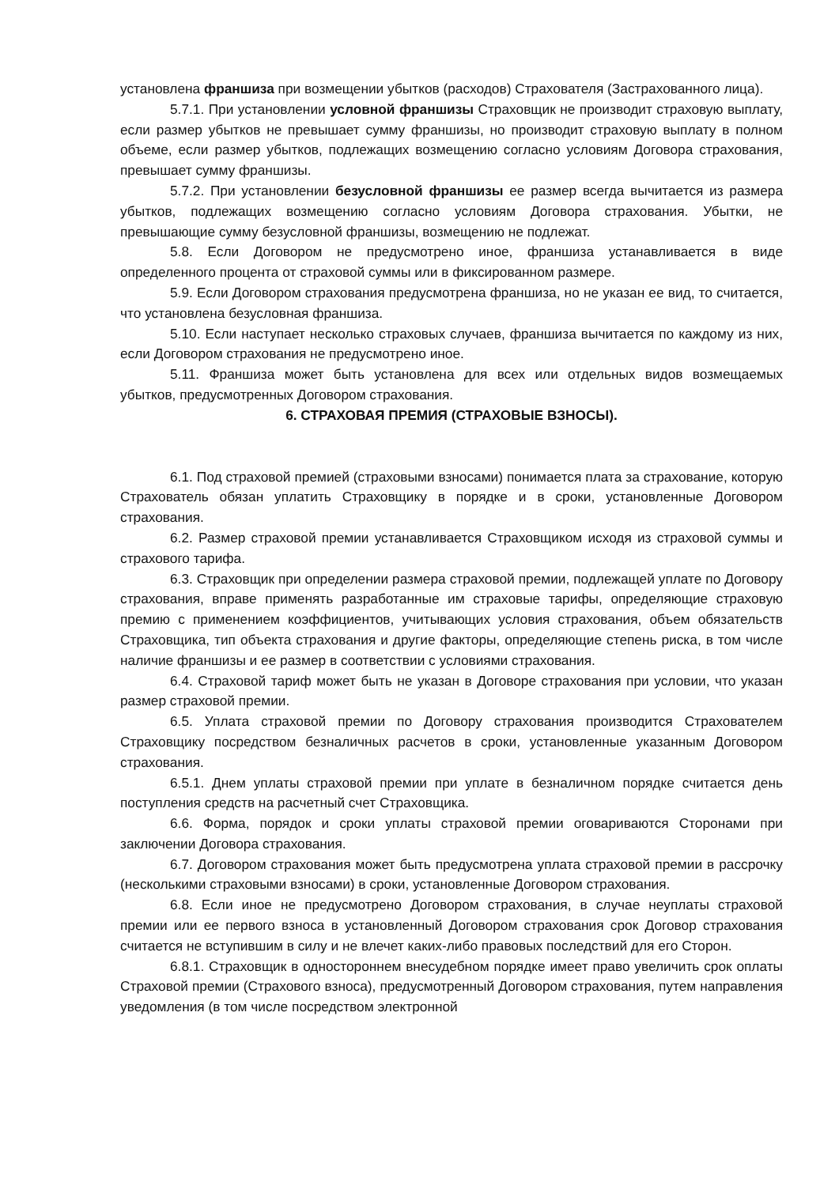установлена франшиза при возмещении убытков (расходов) Страхователя (Застрахованного лица).
5.7.1. При установлении условной франшизы Страховщик не производит страховую выплату, если размер убытков не превышает сумму франшизы, но производит страховую выплату в полном объеме, если размер убытков, подлежащих возмещению согласно условиям Договора страхования, превышает сумму франшизы.
5.7.2. При установлении безусловной франшизы ее размер всегда вычитается из размера убытков, подлежащих возмещению согласно условиям Договора страхования. Убытки, не превышающие сумму безусловной франшизы, возмещению не подлежат.
5.8. Если Договором не предусмотрено иное, франшиза устанавливается в виде определенного процента от страховой суммы или в фиксированном размере.
5.9. Если Договором страхования предусмотрена франшиза, но не указан ее вид, то считается, что установлена безусловная франшиза.
5.10. Если наступает несколько страховых случаев, франшиза вычитается по каждому из них, если Договором страхования не предусмотрено иное.
5.11. Франшиза может быть установлена для всех или отдельных видов возмещаемых убытков, предусмотренных Договором страхования.
6. СТРАХОВАЯ ПРЕМИЯ (СТРАХОВЫЕ ВЗНОСЫ).
6.1. Под страховой премией (страховыми взносами) понимается плата за страхование, которую Страхователь обязан уплатить Страховщику в порядке и в сроки, установленные Договором страхования.
6.2. Размер страховой премии устанавливается Страховщиком исходя из страховой суммы и страхового тарифа.
6.3. Страховщик при определении размера страховой премии, подлежащей уплате по Договору страхования, вправе применять разработанные им страховые тарифы, определяющие страховую премию с применением коэффициентов, учитывающих условия страхования, объем обязательств Страховщика, тип объекта страхования и другие факторы, определяющие степень риска, в том числе наличие франшизы и ее размер в соответствии с условиями страхования.
6.4. Страховой тариф может быть не указан в Договоре страхования при условии, что указан размер страховой премии.
6.5. Уплата страховой премии по Договору страхования производится Страхователем Страховщику посредством безналичных расчетов в сроки, установленные указанным Договором страхования.
6.5.1. Днем уплаты страховой премии при уплате в безналичном порядке считается день поступления средств на расчетный счет Страховщика.
6.6. Форма, порядок и сроки уплаты страховой премии оговариваются Сторонами при заключении Договора страхования.
6.7. Договором страхования может быть предусмотрена уплата страховой премии в рассрочку (несколькими страховыми взносами) в сроки, установленные Договором страхования.
6.8. Если иное не предусмотрено Договором страхования, в случае неуплаты страховой премии или ее первого взноса в установленный Договором страхования срок Договор страхования считается не вступившим в силу и не влечет каких-либо правовых последствий для его Сторон.
6.8.1. Страховщик в одностороннем внесудебном порядке имеет право увеличить срок оплаты Страховой премии (Страхового взноса), предусмотренный Договором страхования, путем направления уведомления (в том числе посредством электронной